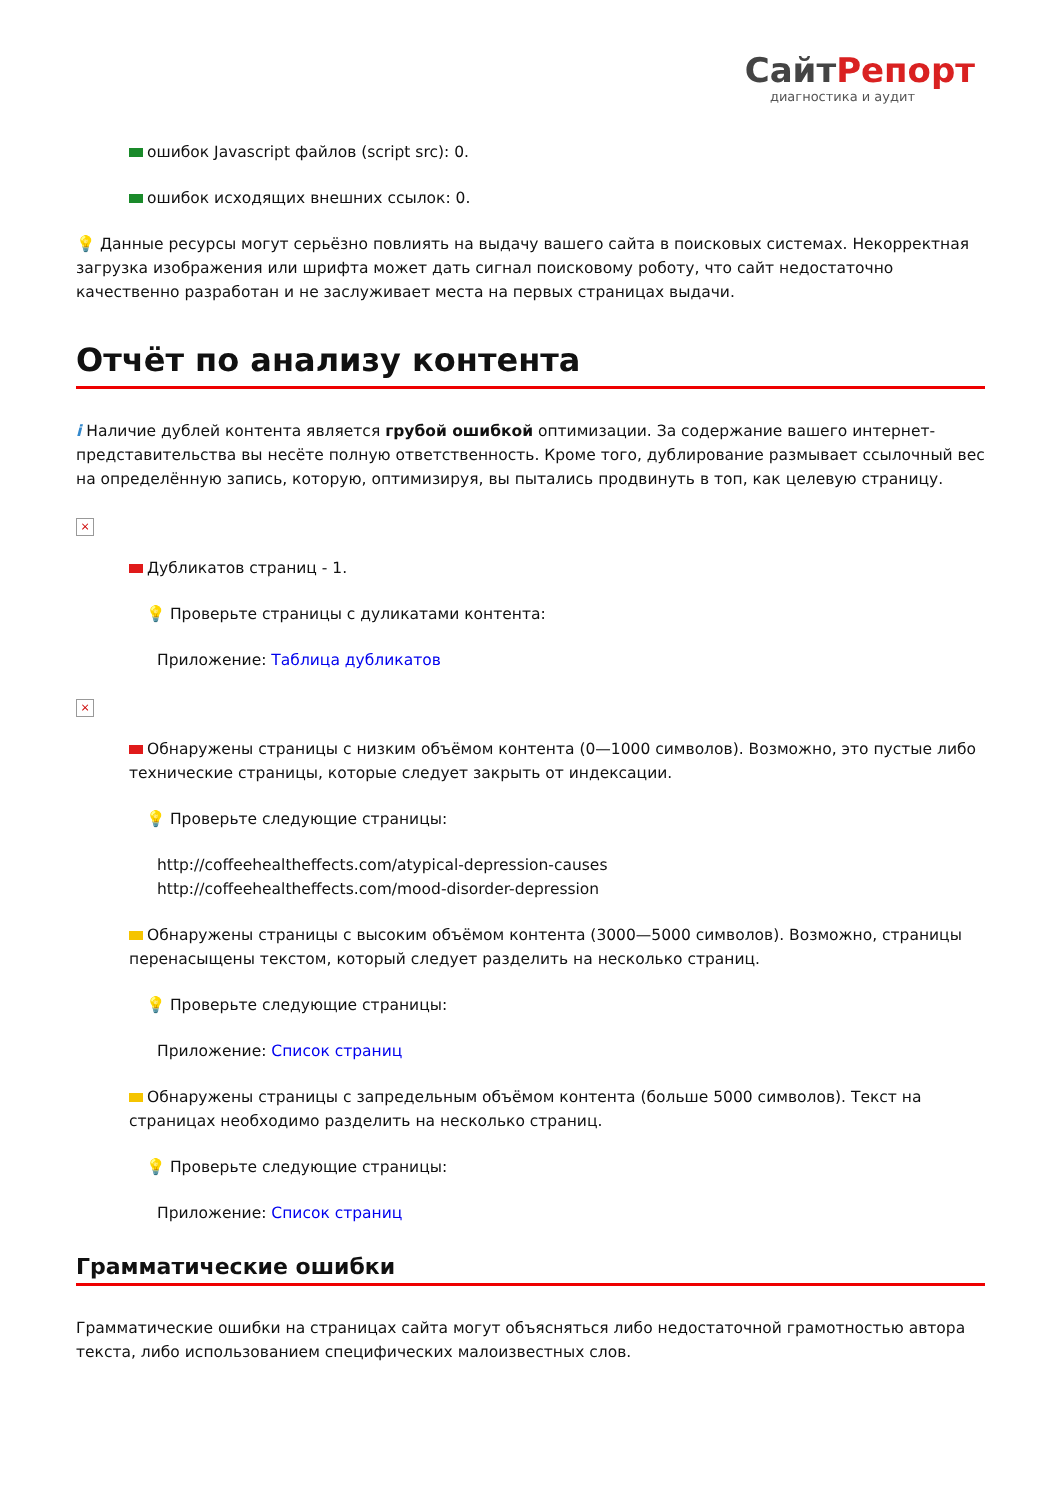СайтРепорт
диагностика и аудит
ошибок Javascript файлов (script src): 0.
ошибок исходящих внешних ссылок: 0.
💡 Данные ресурсы могут серьёзно повлиять на выдачу вашего сайта в поисковых системах. Некорректная загрузка изображения или шрифта может дать сигнал поисковому роботу, что сайт недостаточно качественно разработан и не заслуживает места на первых страницах выдачи.
Отчёт по анализу контента
i Наличие дублей контента является грубой ошибкой оптимизации. За содержание вашего интернет-представительства вы несёте полную ответственность. Кроме того, дублирование размывает ссылочный вес на определённую запись, которую, оптимизируя, вы пытались продвинуть в топ, как целевую страницу.
×
Дубликатов страниц - 1.
💡 Проверьте страницы с дуликатами контента:
Приложение: Таблица дубликатов
×
Обнаружены страницы с низким объёмом контента (0—1000 символов). Возможно, это пустые либо технические страницы, которые следует закрыть от индексации.
💡 Проверьте следующие страницы:
http://coffeehealtheffects.com/atypical-depression-causes
http://coffeehealtheffects.com/mood-disorder-depression
Обнаружены страницы с высоким объёмом контента (3000—5000 символов). Возможно, страницы перенасыщены текстом, который следует разделить на несколько страниц.
💡 Проверьте следующие страницы:
Приложение: Список страниц
Обнаружены страницы с запредельным объёмом контента (больше 5000 символов). Текст на страницах необходимо разделить на несколько страниц.
💡 Проверьте следующие страницы:
Приложение: Список страниц
Грамматические ошибки
Грамматические ошибки на страницах сайта могут объясняться либо недостаточной грамотностью автора текста, либо использованием специфических малоизвестных слов.